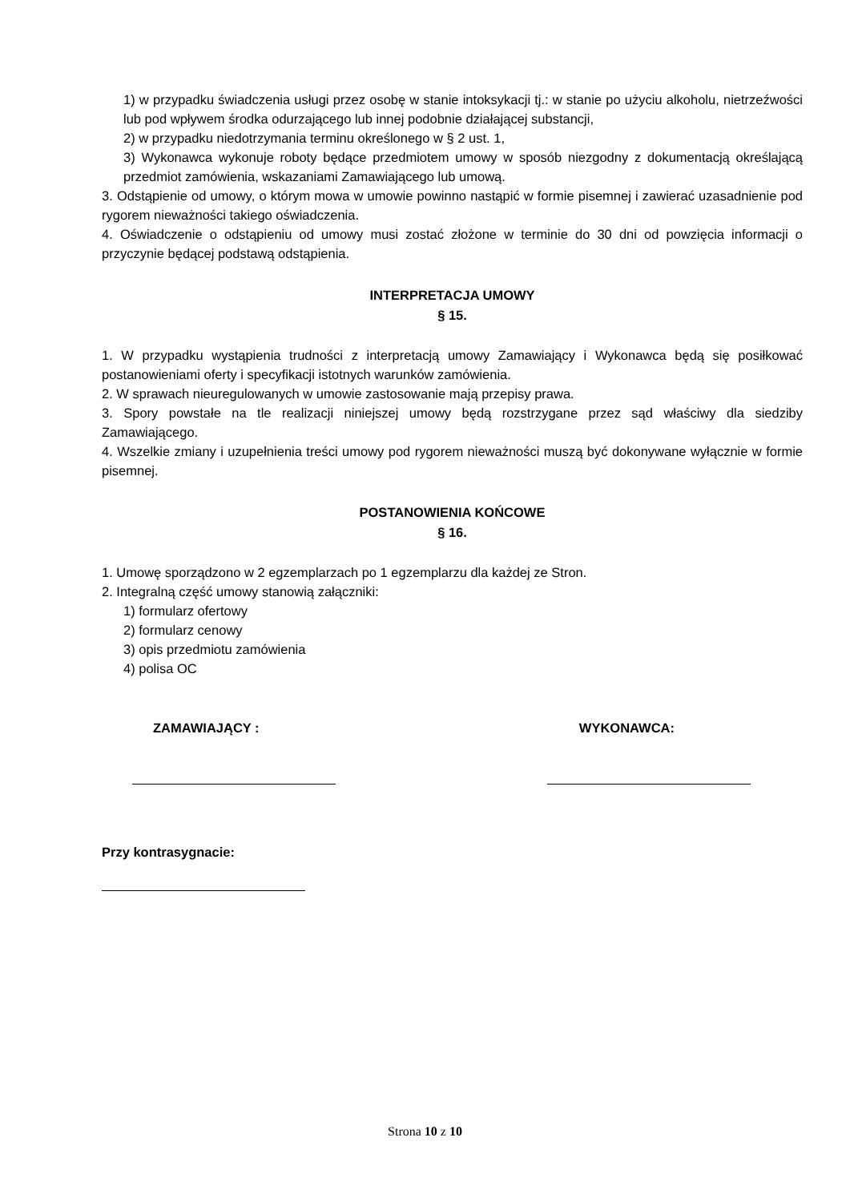1) w przypadku świadczenia usługi przez osobę w stanie intoksykacji tj.: w stanie po użyciu alkoholu, nietrzeźwości lub pod wpływem środka odurzającego lub innej podobnie działającej substancji,
2) w przypadku niedotrzymania terminu określonego w § 2 ust. 1,
3) Wykonawca wykonuje roboty będące przedmiotem umowy w sposób niezgodny z dokumentacją określającą przedmiot zamówienia, wskazaniami Zamawiającego lub umową.
3. Odstąpienie od umowy, o którym mowa w umowie powinno nastąpić w formie pisemnej i zawierać uzasadnienie pod rygorem nieważności takiego oświadczenia.
4. Oświadczenie o odstąpieniu od umowy musi zostać złożone w terminie do 30 dni od powzięcia informacji o przyczynie będącej podstawą odstąpienia.
INTERPRETACJA UMOWY
§ 15.
1. W przypadku wystąpienia trudności z interpretacją umowy Zamawiający i Wykonawca będą się posiłkować postanowieniami oferty i specyfikacji istotnych warunków zamówienia.
2. W sprawach nieuregulowanych w umowie zastosowanie mają przepisy prawa.
3. Spory powstałe na tle realizacji niniejszej umowy będą rozstrzygane przez sąd właściwy dla siedziby Zamawiającego.
4. Wszelkie zmiany i uzupełnienia treści umowy pod rygorem nieważności muszą być dokonywane wyłącznie w formie pisemnej.
POSTANOWIENIA KOŃCOWE
§ 16.
1. Umowę sporządzono w 2 egzemplarzach po 1 egzemplarzu dla każdej ze Stron.
2. Integralną część umowy stanowią załączniki:
1) formularz ofertowy
2) formularz cenowy
3) opis przedmiotu zamówienia
4) polisa OC
ZAMAWIAJĄCY : WYKONAWCA:
Przy kontrasygnacie:
Strona 10 z 10